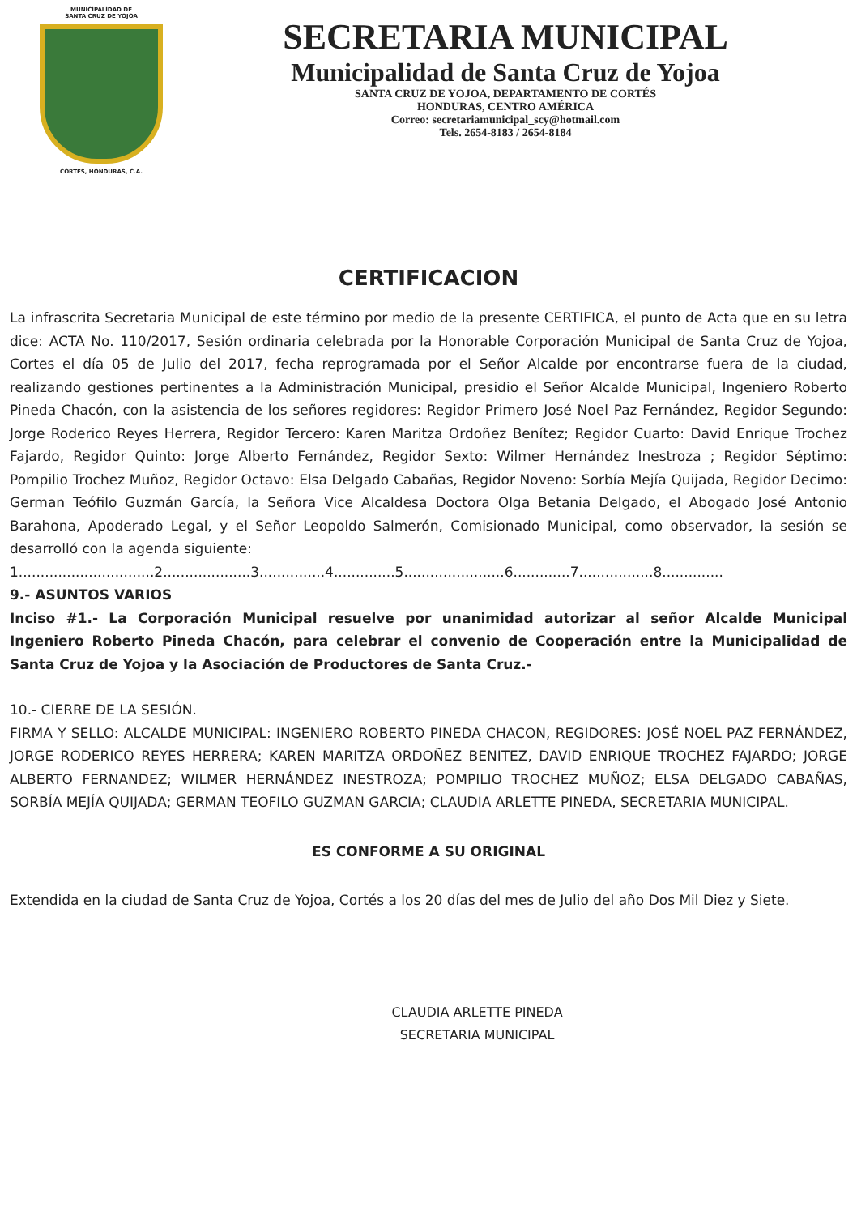MUNICIPALIDAD DE
SANTA CRUZ DE YOJOA
CORTÉS, HONDURAS, C.A.
SECRETARIA MUNICIPAL
Municipalidad de Santa Cruz de Yojoa
SANTA CRUZ DE YOJOA, DEPARTAMENTO DE CORTÉS
HONDURAS, CENTRO AMÉRICA
Correo: secretariamunicipal_scy@hotmail.com
Tels. 2654-8183 / 2654-8184
CERTIFICACION
La infrascrita Secretaria Municipal de este término por medio de la presente CERTIFICA, el punto de Acta que en su letra dice: ACTA No. 110/2017, Sesión ordinaria celebrada por la Honorable Corporación Municipal de Santa Cruz de Yojoa, Cortes el día 05 de Julio del 2017, fecha reprogramada por el Señor Alcalde por encontrarse fuera de la ciudad, realizando gestiones pertinentes a la Administración Municipal, presidio el Señor Alcalde Municipal, Ingeniero Roberto Pineda Chacón, con la asistencia de los señores regidores: Regidor Primero José Noel Paz Fernández, Regidor Segundo: Jorge Roderico Reyes Herrera, Regidor Tercero: Karen Maritza Ordoñez Benítez; Regidor Cuarto: David Enrique Trochez Fajardo, Regidor Quinto: Jorge Alberto Fernández, Regidor Sexto: Wilmer Hernández Inestroza ; Regidor Séptimo: Pompilio Trochez Muñoz, Regidor Octavo: Elsa Delgado Cabañas, Regidor Noveno: Sorbía Mejía Quijada, Regidor Decimo: German Teófilo Guzmán García, la Señora Vice Alcaldesa Doctora Olga Betania Delgado, el Abogado José Antonio Barahona, Apoderado Legal, y el Señor Leopoldo Salmerón, Comisionado Municipal, como observador, la sesión se desarrolló con la agenda siguiente:
1...............................2....................3...............4..............5.......................6.............7.................8..............
9.- ASUNTOS VARIOS
Inciso #1.- La Corporación Municipal resuelve por unanimidad autorizar al señor Alcalde Municipal Ingeniero Roberto Pineda Chacón, para celebrar el convenio de Cooperación entre la Municipalidad de Santa Cruz de Yojoa y la Asociación de Productores de Santa Cruz.-
10.- CIERRE DE LA SESIÓN.
FIRMA Y SELLO: ALCALDE MUNICIPAL: INGENIERO ROBERTO PINEDA CHACON, REGIDORES: JOSÉ NOEL PAZ FERNÁNDEZ, JORGE RODERICO REYES HERRERA; KAREN MARITZA ORDOÑEZ BENITEZ, DAVID ENRIQUE TROCHEZ FAJARDO; JORGE ALBERTO FERNANDEZ; WILMER HERNÁNDEZ INESTROZA; POMPILIO TROCHEZ MUÑOZ; ELSA DELGADO CABAÑAS, SORBÍA MEJÍA QUIJADA; GERMAN TEOFILO GUZMAN GARCIA; CLAUDIA ARLETTE PINEDA, SECRETARIA MUNICIPAL.
ES CONFORME A SU ORIGINAL
Extendida en la ciudad de Santa Cruz de Yojoa, Cortés a los 20 días del mes de Julio del año Dos Mil Diez y Siete.
CLAUDIA ARLETTE PINEDA
SECRETARIA MUNICIPAL